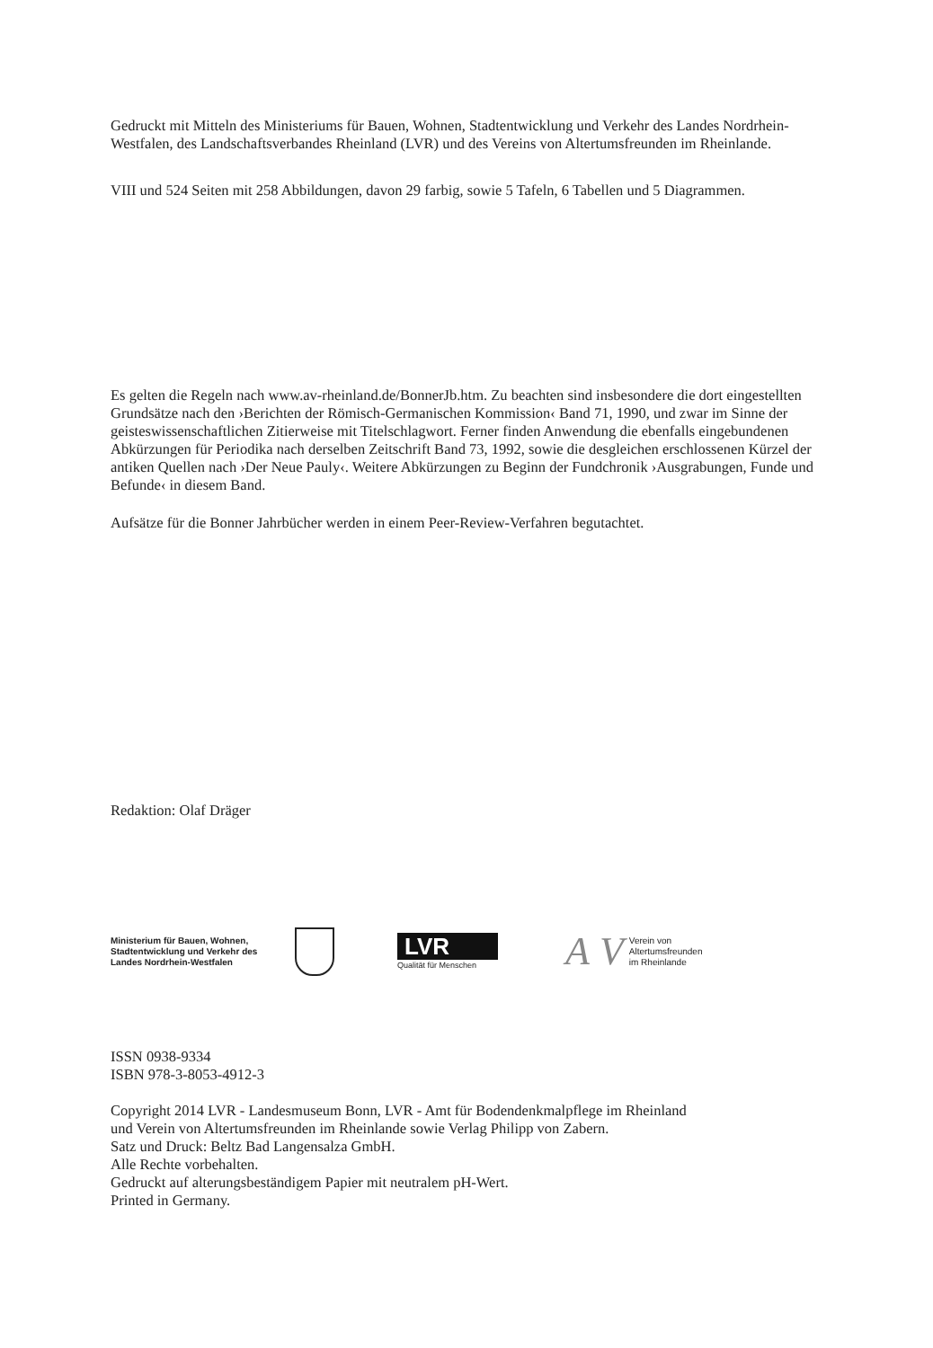Gedruckt mit Mitteln des Ministeriums für Bauen, Wohnen, Stadtentwicklung und Verkehr des Landes Nordrhein-Westfalen, des Landschaftsverbandes Rheinland (LVR) und des Vereins von Altertumsfreunden im Rheinlande.
VIII und 524 Seiten mit 258 Abbildungen, davon 29 farbig, sowie 5 Tafeln, 6 Tabellen und 5 Diagrammen.
Es gelten die Regeln nach www.av-rheinland.de/BonnerJb.htm. Zu beachten sind insbesondere die dort eingestellten Grundsätze nach den ›Berichten der Römisch-Germanischen Kommission‹ Band 71, 1990, und zwar im Sinne der geisteswissenschaftlichen Zitierweise mit Titelschlagwort. Ferner finden Anwendung die ebenfalls eingebundenen Abkürzungen für Periodika nach derselben Zeitschrift Band 73, 1992, sowie die desgleichen erschlossenen Kürzel der antiken Quellen nach ›Der Neue Pauly‹. Weitere Abkürzungen zu Beginn der Fundchronik ›Ausgrabungen, Funde und Befunde‹ in diesem Band.
Aufsätze für die Bonner Jahrbücher werden in einem Peer-Review-Verfahren begutachtet.
Redaktion: Olaf Dräger
Ministerium für Bauen, Wohnen, Stadtentwicklung und Verkehr des Landes Nordrhein-Westfalen
LVR
Qualität für Menschen
A V
Verein von
Altertumsfreunden
im Rheinlande
ISSN 0938-9334
ISBN 978-3-8053-4912-3
Copyright 2014 LVR - Landesmuseum Bonn, LVR - Amt für Bodendenkmalpflege im Rheinland
und Verein von Altertumsfreunden im Rheinlande sowie Verlag Philipp von Zabern.
Satz und Druck: Beltz Bad Langensalza GmbH.
Alle Rechte vorbehalten.
Gedruckt auf alterungsbeständigem Papier mit neutralem pH-Wert.
Printed in Germany.